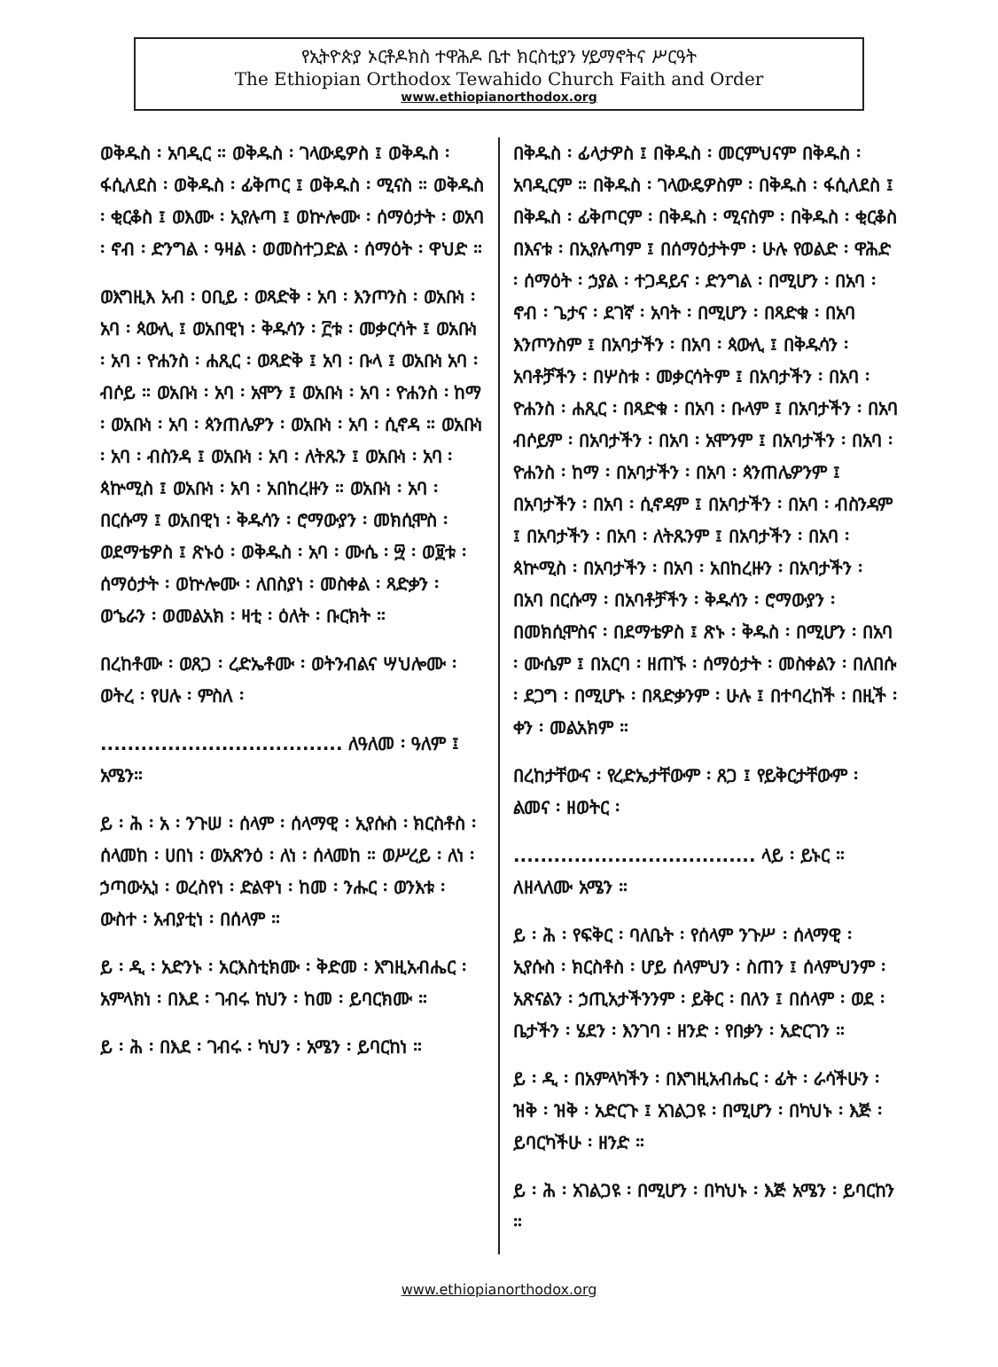የኢትዮጵያ ኦርቶዶክስ ተዋሕዶ ቤተ ክርስቲያን ሃይማኖትና ሥርዓት
The Ethiopian Orthodox Tewahido Church Faith and Order
www.ethiopianorthodox.org
ወቅዱስ ፡ አባዲር ። ወቅዱስ ፡ ገላውዴዎስ ፤ ወቅዱስ ፡ ፋሲለደስ ፡ ወቅዱስ ፡ ፊቅጦር ፤ ወቅዱስ ፡ ሚናስ ። ወቅዱስ ፡ ቂርቆስ ፤ ወእሙ ፡ ኢየሉጣ ፤ ወኵሎሙ ፡ ሰማዕታት ፡ ወአባ ፡ ኖብ ፡ ድንግል ፡ ዓዛል ፡ ወመስተጋድል ፡ ሰማዕት ፡ ዋህድ ።
ወእግዚእ አብ ፡ ዐቢይ ፡ ወጻድቅ ፡ አባ ፡ እንጦንስ ፡ ወአቡነ ፡ አባ ፡ ጳውሊ ፤ ወአበዊነ ፡ ቅዱሳን ፡ ፫ቱ ፡ መቃርሳት ፤ ወአቡነ ፡ አባ ፡ ዮሐንስ ፡ ሐጺር ፡ ወጻድቅ ፤ አባ ፡ ቡላ ፤ ወአቡነ አባ ፡ ብሶይ ። ወአቡነ ፡ አባ ፡ አሞን ፤ ወአቡነ ፡ አባ ፡ ዮሐንስ ፡ ከማ ፡ ወአቡነ ፡ አባ ፡ ጳንጠሌዎን ፡ ወአቡነ ፡ አባ ፡ ሲኖዳ ። ወአቡነ ፡ አባ ፡ ብስንዳ ፤ ወአቡነ ፡ አባ ፡ ለትጹን ፤ ወአቡነ ፡ አባ ፡ ጳኵሚስ ፤ ወአቡነ ፡ አባ ፡ አበከረዙን ። ወአቡነ ፡ አባ ፡ በርሱማ ፤ ወአበዊነ ፡ ቅዱሳን ፡ ሮማውያን ፡ መክሲሞስ ፡ ወደማቴዎስ ፤ ጽኑዕ ፡ ወቅዱስ ፡ አባ ፡ ሙሴ ፡ ፵ ፡ ወ፱ቱ ፡ ሰማዕታት ፡ ወኵሎሙ ፡ ለበስያነ ፡ መስቀል ፡ ጻድቃን ፡ ወኄራን ፡ ወመልአክ ፡ ዛቲ ፡ ዕለት ፡ ቡርክት ።
በረከቶሙ ፡ ወጸጋ ፡ ረድኤቶሙ ፡ ወትንብልና ሣህሎሙ ፡ ወትረ ፡ የሀሉ ፡ ምስለ ፡
.................................... ለዓለመ ፡ ዓለም ፤ አሜን።
ይ ፡ ሕ ፡ አ ፡ ንጉሠ ፡ ሰላም ፡ ሰላማዊ ፡ ኢየሱስ ፡ ክርስቶስ ፡ ሰላመከ ፡ ሀበነ ፡ ወአጽንዕ ፡ ለነ ፡ ሰላመከ ። ወሥረይ ፡ ለነ ፡ ኃጣውኢነ ፡ ወረስየነ ፡ ድልዋነ ፡ ከመ ፡ ንሑር ፡ ወንእቱ ፡ ውስተ ፡ አብያቲነ ፡ በሰላም ።
ይ ፡ ዲ ፡ አድንኑ ፡ አርእስቲክሙ ፡ ቅድመ ፡ እግዚአብሔር ፡ አምላክነ ፡ በእደ ፡ ገብሩ ከህን ፡ ከመ ፡ ይባርክሙ ።
ይ ፡ ሕ ፡ በእደ ፡ ገብሩ ፡ ካህን ፡ አሜን ፡ ይባርከነ ።
በቅዱስ ፡ ፊላታዎስ ፤ በቅዱስ ፡ መርምህናም በቅዱስ ፡ አባዲርም ። በቅዱስ ፡ ገላውዴዎስም ፡ በቅዱስ ፡ ፋሲለደስ ፤ በቅዱስ ፡ ፊቅጦርም ፡ በቅዱስ ፡ ሚናስም ፡ በቅዱስ ፡ ቂርቆስ በእናቱ ፡ በኢየሉጣም ፤ በሰማዕታትም ፡ ሁሉ የወልድ ፡ ዋሕድ ፡ ሰማዕት ፡ ኃያል ፡ ተጋዳይና ፡ ድንግል ፡ በሚሆን ፡ በአባ ፡ ኖብ ፡ ጌታና ፡ ደገኛ ፡ አባት ፡ በሚሆን ፡ በጻድቁ ፡ በአባ እንጦንስም ፤ በአባታችን ፡ በአባ ፡ ጳውሊ ፤ በቅዱሳን ፡ አባቶቻችን ፡ በሦስቱ ፡ መቃርሳትም ፤ በአባታችን ፡ በአባ ፡ ዮሐንስ ፡ ሐጺር ፡ በጻድቁ ፡ በአባ ፡ ቡላም ፤ በአባታችን ፡ በአባ ብሶይም ፡ በአባታችን ፡ በአባ ፡ አሞንም ፤ በአባታችን ፡ በአባ ፡ ዮሐንስ ፡ ከማ ፡ በአባታችን ፡ በአባ ፡ ጳንጠሌዎንም ፤ በአባታችን ፡ በአባ ፡ ሲኖዳም ፤ በአባታችን ፡ በአባ ፡ ብስንዳም ፤ በአባታችን ፡ በአባ ፡ ለትጹንም ፤ በአባታችን ፡ በአባ ፡ ጳኵሚስ ፡ በአባታችን ፡ በአባ ፡ አበከረዙን ፡ በአባታችን ፡ በአባ በርሱማ ፡ በአባቶቻችን ፡ ቅዱሳን ፡ ሮማውያን ፡ በመክሲሞስና ፡ በደማቴዎስ ፤ ጽኑ ፡ ቅዱስ ፡ በሚሆን ፡ በአባ ፡ ሙሴም ፤ በአርባ ፡ ዘጠኙ ፡ ሰማዕታት ፡ መስቀልን ፡ በለበሱ ፡ ደጋግ ፡ በሚሆኑ ፡ በጻድቃንም ፡ ሁሉ ፤ በተባረከች ፡ በዚች ፡ ቀን ፡ መልአክም ።
በረከታቸውና ፡ የረድኤታቸውም ፡ ጸጋ ፤ የይቅርታቸውም ፡ ልመና ፡ ዘወትር ፡
.................................... ላይ ፡ ይኑር ። ለዘላለሙ አሜን ።
ይ ፡ ሕ ፡ የፍቅር ፡ ባለቤት ፡ የሰላም ንጉሥ ፡ ሰላማዊ ፡ ኢየሱስ ፡ ክርስቶስ ፡ ሆይ ሰላምህን ፡ ስጠን ፤ ሰላምህንም ፡ አጽናልን ፡ ኃጢአታችንንም ፡ ይቅር ፡ በለን ፤ በሰላም ፡ ወደ ፡ ቤታችን ፡ ሄደን ፡ እንገባ ፡ ዘንድ ፡ የበቃን ፡ አድርገን ።
ይ ፡ ዲ ፡ በአምላካችን ፡ በእግዚአብሔር ፡ ፊት ፡ ራሳችሁን ፡ ዝቅ ፡ ዝቅ ፡ አድርጉ ፤ አገልጋዩ ፡ በሚሆን ፡ በካህኑ ፡ እጅ ፡ ይባርካችሁ ፡ ዘንድ ።
ይ ፡ ሕ ፡ አገልጋዩ ፡ በሚሆን ፡ በካህኑ ፡ እጅ አሜን ፡ ይባርከን ።
www.ethiopianorthodox.org